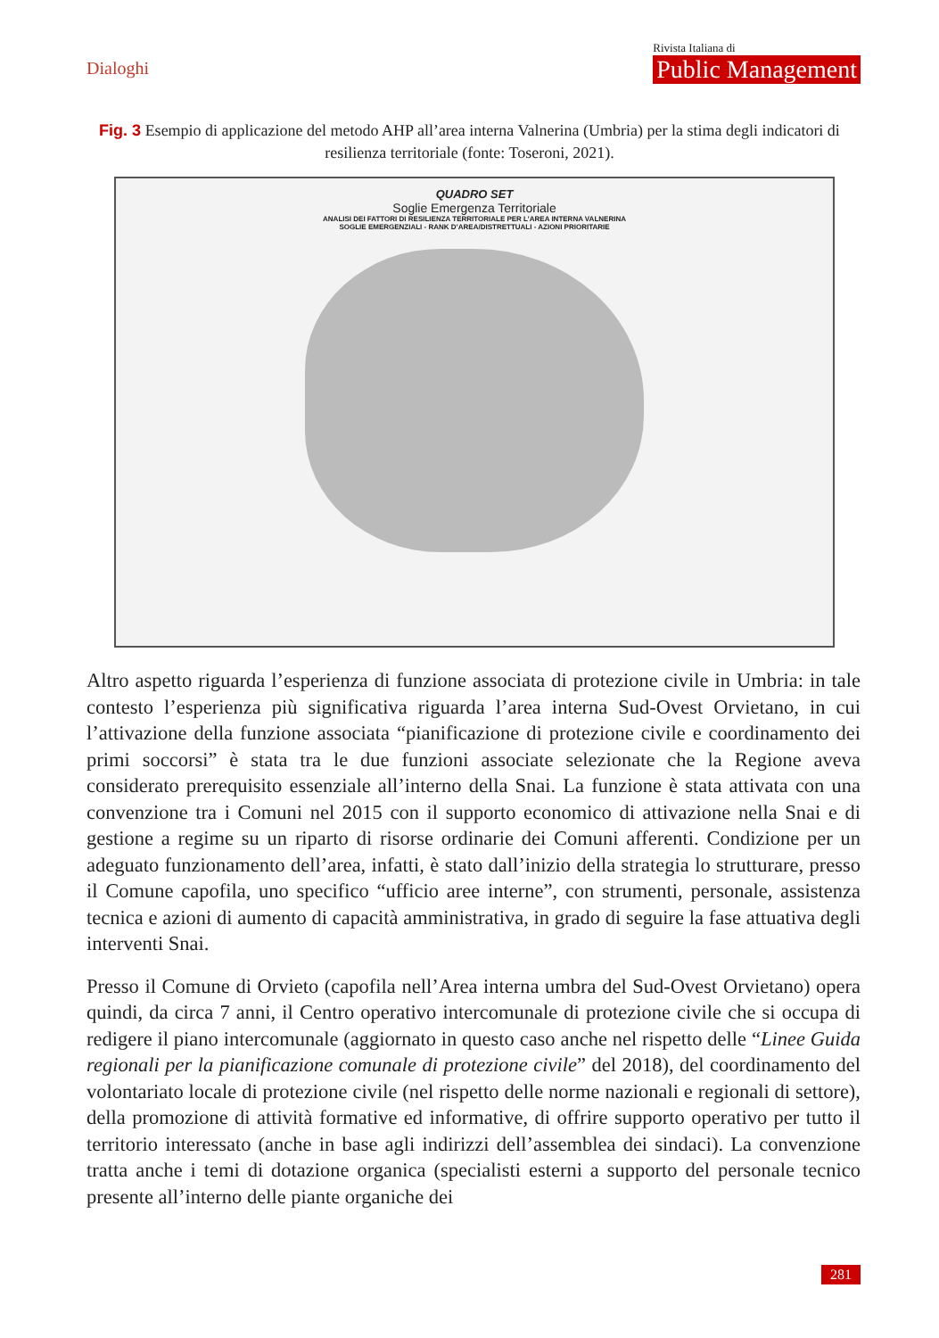Dialoghi
Rivista Italiana di
Public Management
Fig. 3 Esempio di applicazione del metodo AHP all’area interna Valnerina (Umbria) per la stima degli indicatori di resilienza territoriale (fonte: Toseroni, 2021).
QUADRO SET
Soglie Emergenza Territoriale
ANALISI DEI FATTORI DI RESILIENZA TERRITORIALE PER L’AREA INTERNA VALNERINA
SOGLIE EMERGENZIALI - RANK D’AREA/DISTRETTUALI - AZIONI PRIORITARIE
Altro aspetto riguarda l’esperienza di funzione associata di protezione civile in Umbria: in tale contesto l’esperienza più significativa riguarda l’area interna Sud-Ovest Orvietano, in cui l’attivazione della funzione associata “pianificazione di protezione civile e coordinamento dei primi soccorsi” è stata tra le due funzioni associate selezionate che la Regione aveva considerato prerequisito essenziale all’interno della Snai. La funzione è stata attivata con una convenzione tra i Comuni nel 2015 con il supporto economico di attivazione nella Snai e di gestione a regime su un riparto di risorse ordinarie dei Comuni afferenti. Condizione per un adeguato funzionamento dell’area, infatti, è stato dall’inizio della strategia lo strutturare, presso il Comune capofila, uno specifico “ufficio aree interne”, con strumenti, personale, assistenza tecnica e azioni di aumento di capacità amministrativa, in grado di seguire la fase attuativa degli interventi Snai.
Presso il Comune di Orvieto (capofila nell’Area interna umbra del Sud-Ovest Orvietano) opera quindi, da circa 7 anni, il Centro operativo intercomunale di protezione civile che si occupa di redigere il piano intercomunale (aggiornato in questo caso anche nel rispetto delle “Linee Guida regionali per la pianificazione comunale di protezione civile” del 2018), del coordinamento del volontariato locale di protezione civile (nel rispetto delle norme nazionali e regionali di settore), della promozione di attività formative ed informative, di offrire supporto operativo per tutto il territorio interessato (anche in base agli indirizzi dell’assemblea dei sindaci). La convenzione tratta anche i temi di dotazione organica (specialisti esterni a supporto del personale tecnico presente all’interno delle piante organiche dei
281